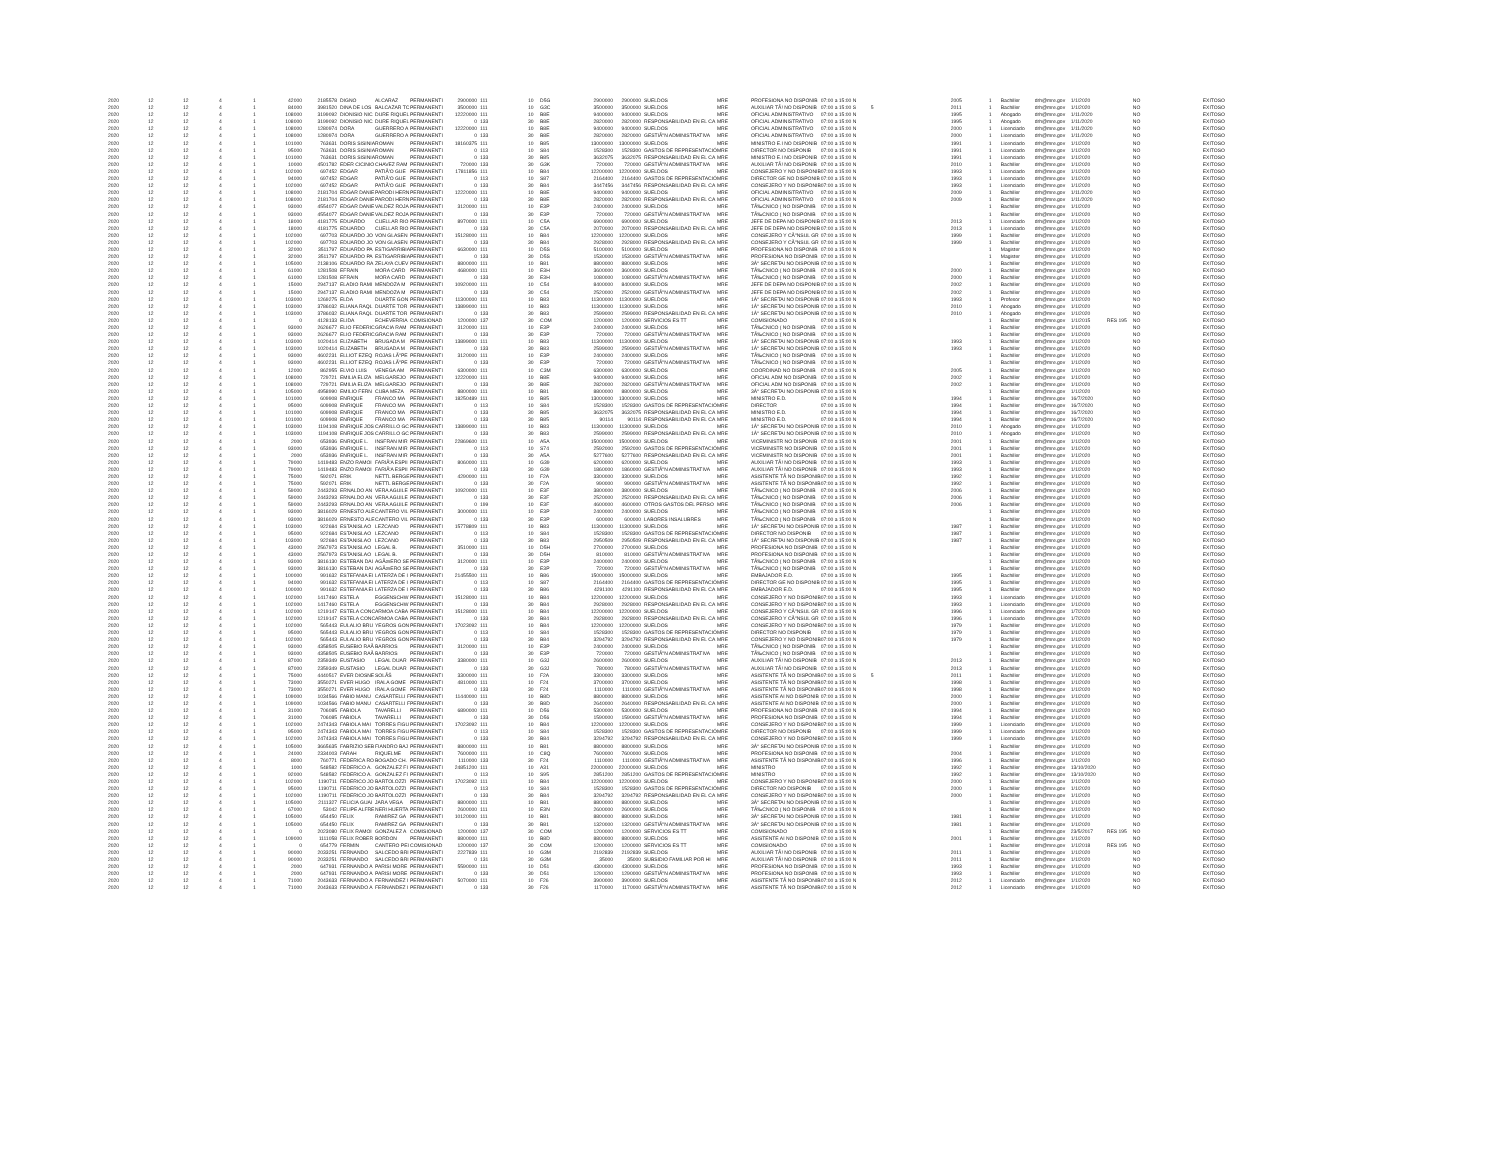| 2020 | 12 | 12 | 4 | 1 | 42000 | 2185578 | DIGNO | ALCARAZ | PERMANENTI | 2900000 | 111 | 10 | D5G | 2900000 | 2900000 | SUELDOS | MRE | PROFESIONA NO DISPONIB | 07:00 a 15:00 N | | 2005 | 1 | Bachiller | drh@mre.gov | 1/1/2020 | | NO | EXITOSO |
| 2020 | 12 | 12 | 4 | 1 | 84000 | 3981520 | DINA DE LOS | BALCAZAR TC | PERMANENTI | 3500000 | 111 | 10 | G3C | 3500000 | 3500000 | SUELDOS | MRE | AUXILIAR TÃ! NO DISPONIB | 07:00 a 15:00 S | 5 | 2011 | 1 | Bachiller | drh@mre.gov | 1/1/2020 | | NO | EXITOSO |
| 2020 | 12 | 12 | 4 | 1 | 108000 | 3199092 | DIONISIO NIC | DURE RIQUEL | PERMANENTI | 12220000 | 111 | 10 | B8E | 9400000 | 9400000 | SUELDOS | MRE | OFICIAL ADMINISTRATIVO | 07:00 a 15:00 N | | 1995 | 1 | Abogado | drh@mre.gov | 1/11/2020 | | NO | EXITOSO |
| 2020 | 12 | 12 | 4 | 1 | 108000 | 3199092 | DIONISIO NIC | DURE RIQUEL | PERMANENTI | 0 | 133 | 30 | B8E | 2820000 | 2820000 | RESPONSABILIDAD EN EL CA | MRE | OFICIAL ADMINISTRATIVO | 07:00 a 15:00 N | | 1995 | 1 | Abogado | drh@mre.gov | 1/11/2020 | | NO | EXITOSO |
| 2020 | 12 | 12 | 4 | 1 | 108000 | 1280974 | DORA | GUERRERO A | PERMANENTI | 12220000 | 111 | 10 | B8E | 9400000 | 9400000 | SUELDOS | MRE | OFICIAL ADMINISTRATIVO | 07:00 a 15:00 N | | 2000 | 1 | Licenciado | drh@mre.gov | 1/11/2020 | | NO | EXITOSO |
| 2020 | 12 | 12 | 4 | 1 | 108000 | 1280974 | DORA | GUERRERO A | PERMANENTI | 0 | 133 | 30 | B8E | 2820000 | 2820000 | GESTIÃ"N ADMINISTRATIVA | MRE | OFICIAL ADMINISTRATIVO | 07:00 a 15:00 N | | 2000 | 1 | Licenciado | drh@mre.gov | 1/11/2020 | | NO | EXITOSO |
| 2020 | 12 | 12 | 4 | 1 | 101000 | 763631 | DORIS SISINIA | ROMAN | PERMANENTI | 18160375 | 111 | 10 | B85 | 13000000 | 13000000 | SUELDOS | MRE | MINISTRO E.I NO DISPONIB | 07:00 a 15:00 N | | 1991 | 1 | Licenciado | drh@mre.gov | 1/1/2020 | | NO | EXITOSO |
| 2020 | 12 | 12 | 4 | 1 | 95000 | 763631 | DORIS SISINIA | ROMAN | PERMANENTI | 0 | 113 | 10 | S84 | 1528300 | 1528300 | GASTOS DE REPRESENTACIÓ | MRE | DIRECTOR NO DISPONIB | 07:00 a 15:00 N | | 1991 | 1 | Licenciado | drh@mre.gov | 1/1/2020 | | NO | EXITOSO |
| 2020 | 12 | 12 | 4 | 1 | 101000 | 763631 | DORIS SISINIA | ROMAN | PERMANENTI | 0 | 133 | 30 | B85 | 3632075 | 3632075 | RESPONSABILIDAD EN EL CA | MRE | MINISTRO E.I NO DISPONIB | 07:00 a 15:00 N | | 1991 | 1 | Licenciado | drh@mre.gov | 1/1/2020 | | NO | EXITOSO |
| 2020 | 12 | 12 | 4 | 1 | 10000 | 4501782 | EDER CICINIO | CHAVEZ RAM | PERMANENTI | 720000 | 133 | 30 | G3K | 720000 | 720000 | GESTIÃ"N ADMINISTRATIVA | MRE | AUXILIAR TÃ! NO DISPONIB | 07:00 a 15:00 N | | 2010 | 1 | Bachiller | drh@mre.gov | 1/1/2020 | | NO | EXITOSO |
| 2020 | 12 | 12 | 4 | 1 | 102000 | 697452 | EDGAR | PATIÃ'O GUE | PERMANENTI | 17811856 | 111 | 10 | B84 | 12200000 | 12200000 | SUELDOS | MRE | CONSEJERO Y NO DISPONIB | 07:00 a 15:00 N | | 1993 | 1 | Licenciado | drh@mre.gov | 1/1/2020 | | NO | EXITOSO |
| 2020 | 12 | 12 | 4 | 1 | 94000 | 697452 | EDGAR | PATIÃ'O GUE | PERMANENTI | 0 | 113 | 10 | S87 | 2164400 | 2164400 | GASTOS DE REPRESENTACIÓ | MRE | DIRECTOR GE NO DISPONIB | 07:00 a 15:00 N | | 1993 | 1 | Licenciado | drh@mre.gov | 1/1/2020 | | NO | EXITOSO |
| 2020 | 12 | 12 | 4 | 1 | 102000 | 697452 | EDGAR | PATIÃ'O GUE | PERMANENTI | 0 | 133 | 30 | B84 | 3447456 | 3447456 | RESPONSABILIDAD EN EL CA | MRE | CONSEJERO Y NO DISPONIB | 07:00 a 15:00 N | | 1993 | 1 | Licenciado | drh@mre.gov | 1/1/2020 | | NO | EXITOSO |
| 2020 | 12 | 12 | 4 | 1 | 108000 | 2181704 | EDGAR DANIE | PARODI HERN | PERMANENTI | 12220000 | 111 | 10 | B8E | 9400000 | 9400000 | SUELDOS | MRE | OFICIAL ADMINISTRATIVO | 07:00 a 15:00 N | | 2009 | 1 | Bachiller | drh@mre.gov | 1/11/2020 | | NO | EXITOSO |
| 2020 | 12 | 12 | 4 | 1 | 108000 | 2181704 | EDGAR DANIE | PARODI HERN | PERMANENTI | 0 | 133 | 30 | B8E | 2820000 | 2820000 | RESPONSABILIDAD EN EL CA | MRE | OFICIAL ADMINISTRATIVO | 07:00 a 15:00 N | | 2009 | 1 | Bachiller | drh@mre.gov | 1/11/2020 | | NO | EXITOSO |
| 2020 | 12 | 12 | 4 | 1 | 93000 | 4554077 | EDGAR DANIE | VALDEZ ROJA | PERMANENTI | 3120000 | 111 | 10 | E3P | 2400000 | 2400000 | SUELDOS | MRE | TÃ‰CNICO ( NO DISPONIB | 07:00 a 15:00 N | | | 1 | Bachiller | drh@mre.gov | 1/1/2020 | | NO | EXITOSO |
| 2020 | 12 | 12 | 4 | 1 | 93000 | 4554077 | EDGAR DANIE | VALDEZ ROJA | PERMANENTI | 0 | 133 | 30 | E3P | 720000 | 720000 | GESTIÃ"N ADMINISTRATIVA | MRE | TÃ‰CNICO ( NO DISPONIB | 07:00 a 15:00 N | | | 1 | Bachiller | drh@mre.gov | 1/1/2020 | | NO | EXITOSO |
| 2020 | 12 | 12 | 4 | 1 | 18000 | 4181775 | EDUARDO | CUELLAR RIO | PERMANENTI | 8970000 | 111 | 10 | C5A | 6900000 | 6900000 | SUELDOS | MRE | JEFE DE DEPA NO DISPONIB | 07:00 a 15:00 N | | 2013 | 1 | Licenciado | drh@mre.gov | 1/1/2020 | | NO | EXITOSO |
| 2020 | 12 | 12 | 4 | 1 | 18000 | 4181775 | EDUARDO | CUELLAR RIO | PERMANENTI | 0 | 133 | 30 | C5A | 2070000 | 2070000 | RESPONSABILIDAD EN EL CA | MRE | JEFE DE DEPA NO DISPONIB | 07:00 a 15:00 N | | 2013 | 1 | Licenciado | drh@mre.gov | 1/1/2020 | | NO | EXITOSO |
| 2020 | 12 | 12 | 4 | 1 | 102000 | 697703 | EDUARDO JO | VON GLASEN | PERMANENTI | 15128000 | 111 | 10 | B84 | 12200000 | 12200000 | SUELDOS | MRE | CONSEJERO Y CÃ"NSUL GR | 07:00 a 15:00 N | | 1999 | 1 | Bachiller | drh@mre.gov | 1/1/2020 | | NO | EXITOSO |
| 2020 | 12 | 12 | 4 | 1 | 102000 | 697703 | EDUARDO JO | VON GLASEN | PERMANENTI | 0 | 133 | 30 | B84 | 2928000 | 2928000 | RESPONSABILIDAD EN EL CA | MRE | CONSEJERO Y CÃ"NSUL GR | 07:00 a 15:00 N | | 1999 | 1 | Bachiller | drh@mre.gov | 1/1/2020 | | NO | EXITOSO |
| 2020 | 12 | 12 | 4 | 1 | 32000 | 3511797 | EDUARDO PA | ESTIGARRIBIA | PERMANENTI | 6630000 | 111 | 10 | D5S | 5100000 | 5100000 | SUELDOS | MRE | PROFESIONA NO DISPONIB | 07:00 a 15:00 N | | | 1 | Magister | drh@mre.gov | 1/1/2020 | | NO | EXITOSO |
| 2020 | 12 | 12 | 4 | 1 | 32000 | 3511797 | EDUARDO PA | ESTIGARRIBIA | PERMANENTI | 0 | 133 | 30 | D5S | 1530000 | 1530000 | GESTIÃ"N ADMINISTRATIVA | MRE | PROFESIONA NO DISPONIB | 07:00 a 15:00 N | | | 1 | Magister | drh@mre.gov | 1/1/2020 | | NO | EXITOSO |
| 2020 | 12 | 12 | 4 | 1 | 105000 | 2138106 | EDUARDO RA | ZELAYA CUEV | PERMANENTI | 8800000 | 111 | 10 | B81 | 8800000 | 8800000 | SUELDOS | MRE | 3Â° SECRETAI NO DISPONIB | 07:00 a 15:00 N | | | 1 | Bachiller | drh@mre.gov | 1/1/2020 | | NO | EXITOSO |
| 2020 | 12 | 12 | 4 | 1 | 61000 | 1281508 | EFRAIN | MORA CARD | PERMANENTI | 4680000 | 111 | 10 | E3H | 3600000 | 3600000 | SUELDOS | MRE | TÃ‰CNICO ( NO DISPONIB | 07:00 a 15:00 N | | 2000 | 1 | Bachiller | drh@mre.gov | 1/1/2020 | | NO | EXITOSO |
| 2020 | 12 | 12 | 4 | 1 | 61000 | 1281508 | EFRAIN | MORA CARD | PERMANENTI | 0 | 133 | 30 | E3H | 1080000 | 1080000 | GESTIÃ"N ADMINISTRATIVA | MRE | TÃ‰CNICO ( NO DISPONIB | 07:00 a 15:00 N | | 2000 | 1 | Bachiller | drh@mre.gov | 1/1/2020 | | NO | EXITOSO |
| 2020 | 12 | 12 | 4 | 1 | 15000 | 2947137 | ELADIO RAMI | MENDOZA M | PERMANENTI | 10920000 | 111 | 10 | C54 | 8400000 | 8400000 | SUELDOS | MRE | JEFE DE DEPA NO DISPONIB | 07:00 a 15:00 N | | 2002 | 1 | Bachiller | drh@mre.gov | 1/1/2020 | | NO | EXITOSO |
| 2020 | 12 | 12 | 4 | 1 | 15000 | 2947137 | ELADIO RAMI | MENDOZA M | PERMANENTI | 0 | 133 | 30 | C54 | 2520000 | 2520000 | GESTIÃ"N ADMINISTRATIVA | MRE | JEFE DE DEPA NO DISPONIB | 07:00 a 15:00 N | | 2002 | 1 | Bachiller | drh@mre.gov | 1/1/2020 | | NO | EXITOSO |
| 2020 | 12 | 12 | 4 | 1 | 103000 | 1269275 | ELDA | DUARTE GON | PERMANENTI | 11300000 | 111 | 10 | B83 | 11300000 | 11300000 | SUELDOS | MRE | 1Â° SECRETAI NO DISPONIB | 07:00 a 15:00 N | | 1993 | 1 | Profesor | drh@mre.gov | 1/1/2020 | | NO | EXITOSO |
| 2020 | 12 | 12 | 4 | 1 | 103000 | 3786032 | ELIANA RAQL | DUARTE TOR | PERMANENTI | 13899000 | 111 | 10 | B83 | 11300000 | 11300000 | SUELDOS | MRE | 1Â° SECRETAI NO DISPONIB | 07:00 a 15:00 N | | 2010 | 1 | Abogado | drh@mre.gov | 1/1/2020 | | NO | EXITOSO |
| 2020 | 12 | 12 | 4 | 1 | 103000 | 3786032 | ELIANA RAQL | DUARTE TOR | PERMANENTI | 0 | 133 | 30 | B83 | 2599000 | 2599000 | RESPONSABILIDAD EN EL CA | MRE | 1Â° SECRETAI NO DISPONIB | 07:00 a 15:00 N | | 2010 | 1 | Abogado | drh@mre.gov | 1/1/2020 | | NO | EXITOSO |
| 2020 | 12 | 12 | 4 | 1 | 0 | 4128133 | ELIDA | ECHEVERRIA | COMISIONAD | 1200000 | 137 | 30 | COM | 1200000 | 1200000 | SERVICIOS ES TT | MRE | COMISIONADO | 07:00 a 15:00 N | | | 1 | Bachiller | drh@mre.gov | 1/1/2015 | RES 195 | NO | EXITOSO |
| 2020 | 12 | 12 | 4 | 1 | 93000 | 2626677 | ELIO FEDERIC | GRACIA RAM | PERMANENTI | 3120000 | 111 | 10 | E3P | 2400000 | 2400000 | SUELDOS | MRE | TÃ‰CNICO ( NO DISPONIB | 07:00 a 15:00 N | | | 1 | Bachiller | drh@mre.gov | 1/1/2020 | | NO | EXITOSO |
| 2020 | 12 | 12 | 4 | 1 | 93000 | 2626677 | ELIO FEDERIC | GRACIA RAM | PERMANENTI | 0 | 133 | 30 | E3P | 720000 | 720000 | GESTIÃ"N ADMINISTRATIVA | MRE | TÃ‰CNICO ( NO DISPONIB | 07:00 a 15:00 N | | | 1 | Bachiller | drh@mre.gov | 1/1/2020 | | NO | EXITOSO |
| 2020 | 12 | 12 | 4 | 1 | 103000 | 1020414 | ELIZABETH | BRUGADA M | PERMANENTI | 13899000 | 111 | 10 | B83 | 11300000 | 11300000 | SUELDOS | MRE | 1Â° SECRETAI NO DISPONIB | 07:00 a 15:00 N | | 1993 | 1 | Bachiller | drh@mre.gov | 1/1/2020 | | NO | EXITOSO |
| 2020 | 12 | 12 | 4 | 1 | 103000 | 1020414 | ELIZABETH | BRUGADA M | PERMANENTI | 0 | 133 | 30 | B83 | 2599000 | 2599000 | GESTIÃ"N ADMINISTRATIVA | MRE | 1Â° SECRETAI NO DISPONIB | 07:00 a 15:00 N | | 1993 | 1 | Bachiller | drh@mre.gov | 1/1/2020 | | NO | EXITOSO |
| 2020 | 12 | 12 | 4 | 1 | 93000 | 4602231 | ELLIOT EZEQ | ROJAS LÃ"PE | PERMANENTI | 3120000 | 111 | 10 | E3P | 2400000 | 2400000 | SUELDOS | MRE | TÃ‰CNICO ( NO DISPONIB | 07:00 a 15:00 N | | | 1 | Bachiller | drh@mre.gov | 1/1/2020 | | NO | EXITOSO |
| 2020 | 12 | 12 | 4 | 1 | 93000 | 4602231 | ELLIOT EZEQ | ROJAS LÃ"PE | PERMANENTI | 0 | 133 | 30 | E3P | 720000 | 720000 | GESTIÃ"N ADMINISTRATIVA | MRE | TÃ‰CNICO ( NO DISPONIB | 07:00 a 15:00 N | | | 1 | Bachiller | drh@mre.gov | 1/1/2020 | | NO | EXITOSO |
| 2020 | 12 | 12 | 4 | 1 | 12000 | 862955 | ELVIO LUIS | VENEGA AM | PERMANENTI | 6300000 | 111 | 10 | C3M | 6300000 | 6300000 | SUELDOS | MRE | COORDINAD NO DISPONIB | 07:00 a 15:00 N | | 2005 | 1 | Bachiller | drh@mre.gov | 1/1/2020 | | NO | EXITOSO |
| 2020 | 12 | 12 | 4 | 1 | 108000 | 729721 | EMILIA ELIZA | MELGAREJO | PERMANENTI | 12220000 | 111 | 10 | B8E | 9400000 | 9400000 | SUELDOS | MRE | OFICIAL ADM NO DISPONIB | 07:00 a 15:00 N | | 2002 | 1 | Bachiller | drh@mre.gov | 1/1/2020 | | NO | EXITOSO |
| 2020 | 12 | 12 | 4 | 1 | 108000 | 729721 | EMILIA ELIZA | MELGAREJO | PERMANENTI | 0 | 133 | 30 | B8E | 2820000 | 2820000 | GESTIÃ"N ADMINISTRATIVA | MRE | OFICIAL ADM NO DISPONIB | 07:00 a 15:00 N | | 2002 | 1 | Bachiller | drh@mre.gov | 1/1/2020 | | NO | EXITOSO |
| 2020 | 12 | 12 | 4 | 1 | 105000 | 4958990 | EMILIO FERN | CUBA MEZA | PERMANENTI | 8800000 | 111 | 10 | B81 | 8800000 | 8800000 | SUELDOS | MRE | 3Â° SECRETAI NO DISPONIB | 07:00 a 15:00 N | | | 1 | Bachiller | drh@mre.gov | 1/1/2020 | | NO | EXITOSO |
| 2020 | 12 | 12 | 4 | 1 | 101000 | 609908 | ENRIQUE | FRANCO MA | PERMANENTI | 18250489 | 111 | 10 | B85 | 13000000 | 13000000 | SUELDOS | MRE | MINISTRO E.D. | 07:00 a 15:00 N | | 1994 | 1 | Bachiller | drh@mre.gov | 16/7/2020 | | NO | EXITOSO |
| 2020 | 12 | 12 | 4 | 1 | 95000 | 609908 | ENRIQUE | FRANCO MA | PERMANENTI | 0 | 113 | 10 | S84 | 1528300 | 1528300 | GASTOS DE REPRESENTACIÓ | MRE | DIRECTOR | 07:00 a 15:00 N | | 1994 | 1 | Bachiller | drh@mre.gov | 16/7/2020 | | NO | EXITOSO |
| 2020 | 12 | 12 | 4 | 1 | 101000 | 609908 | ENRIQUE | FRANCO MA | PERMANENTI | 0 | 133 | 30 | B85 | 3632075 | 3632075 | RESPONSABILIDAD EN EL CA | MRE | MINISTRO E.D. | 07:00 a 15:00 N | | 1994 | 1 | Bachiller | drh@mre.gov | 16/7/2020 | | NO | EXITOSO |
| 2020 | 12 | 12 | 4 | 1 | 101000 | 609908 | ENRIQUE | FRANCO MA | PERMANENTI | 0 | 133 | 30 | B85 | 90114 | 90114 | RESPONSABILIDAD EN EL CA | MRE | MINISTRO E.D. | 07:00 a 15:00 N | | 1994 | 1 | Bachiller | drh@mre.gov | 16/7/2020 | | NO | EXITOSO |
| 2020 | 12 | 12 | 4 | 1 | 103000 | 1194108 | ENRIQUE JOS | CARRILLO GC | PERMANENTI | 13899000 | 111 | 10 | B83 | 11300000 | 11300000 | SUELDOS | MRE | 1Â° SECRETAI NO DISPONIB | 07:00 a 15:00 N | | 2010 | 1 | Abogado | drh@mre.gov | 1/1/2020 | | NO | EXITOSO |
| 2020 | 12 | 12 | 4 | 1 | 103000 | 1194108 | ENRIQUE JOS | CARRILLO GC | PERMANENTI | 0 | 133 | 30 | B83 | 2599000 | 2599000 | RESPONSABILIDAD EN EL CA | MRE | 1Â° SECRETAI NO DISPONIB | 07:00 a 15:00 N | | 2010 | 1 | Abogado | drh@mre.gov | 1/1/2020 | | NO | EXITOSO |
| 2020 | 12 | 12 | 4 | 1 | 2000 | 653936 | ENRIQUE L. | INSFRAN MIR | PERMANENTI | 22869600 | 111 | 10 | A5A | 15000000 | 15000000 | SUELDOS | MRE | VICEMINISTR NO DISPONIB | 07:00 a 15:00 N | | 2001 | 1 | Bachiller | drh@mre.gov | 1/1/2020 | | NO | EXITOSO |
| 2020 | 12 | 12 | 4 | 1 | 93000 | 653936 | ENRIQUE L. | INSFRAN MIR | PERMANENTI | 0 | 113 | 10 | S74 | 2592000 | 2592000 | GASTOS DE REPRESENTACIÓ | MRE | VICEMINISTR NO DISPONIB | 07:00 a 15:00 N | | 2001 | 1 | Bachiller | drh@mre.gov | 1/1/2020 | | NO | EXITOSO |
| 2020 | 12 | 12 | 4 | 1 | 2000 | 653936 | ENRIQUE L. | INSFRAN MIR | PERMANENTI | 0 | 133 | 30 | A5A | 5277600 | 5277600 | RESPONSABILIDAD EN EL CA | MRE | VICEMINISTR NO DISPONIB | 07:00 a 15:00 N | | 2001 | 1 | Bachiller | drh@mre.gov | 1/1/2020 | | NO | EXITOSO |
| 2020 | 12 | 12 | 4 | 1 | 79000 | 1419483 | ENZO RAMOI | FARIÃ'A ESPII | PERMANENTI | 8060000 | 111 | 10 | G39 | 6200000 | 6200000 | SUELDOS | MRE | AUXILIAR TÃ! NO DISPONIB | 07:00 a 15:00 N | | 1993 | 1 | Bachiller | drh@mre.gov | 1/1/2020 | | NO | EXITOSO |
| 2020 | 12 | 12 | 4 | 1 | 79000 | 1419483 | ENZO RAMOI | FARIÃ'A ESPII | PERMANENTI | 0 | 133 | 30 | G39 | 1860000 | 1860000 | GESTIÃ"N ADMINISTRATIVA | MRE | AUXILIAR TÃ! NO DISPONIB | 07:00 a 15:00 N | | 1993 | 1 | Bachiller | drh@mre.gov | 1/1/2020 | | NO | EXITOSO |
| 2020 | 12 | 12 | 4 | 1 | 75000 | 592071 | ERIK | NETTL BERGE | PERMANENTI | 4290000 | 111 | 10 | F2A | 3300000 | 3300000 | SUELDOS | MRE | ASISTENTE TÃ NO DISPONIB | 07:00 a 15:00 N | | 1992 | 1 | Bachiller | drh@mre.gov | 1/1/2020 | | NO | EXITOSO |
| 2020 | 12 | 12 | 4 | 1 | 75000 | 592071 | ERIK | NETTL BERGE | PERMANENTI | 0 | 133 | 30 | F2A | 990000 | 990000 | GESTIÃ"N ADMINISTRATIVA | MRE | ASISTENTE TÃ NO DISPONIB | 07:00 a 15:00 N | | 1992 | 1 | Bachiller | drh@mre.gov | 1/1/2020 | | NO | EXITOSO |
| 2020 | 12 | 12 | 4 | 1 | 59000 | 2443293 | ERNALDO AN | VERA AGUILE | PERMANENTI | 10920000 | 111 | 10 | E3F | 3800000 | 3800000 | SUELDOS | MRE | TÃ‰CNICO ( NO DISPONIB | 07:00 a 15:00 N | | 2006 | 1 | Bachiller | drh@mre.gov | 1/1/2020 | | NO | EXITOSO |
| 2020 | 12 | 12 | 4 | 1 | 59000 | 2443293 | ERNALDO AN | VERA AGUILE | PERMANENTI | 0 | 133 | 30 | E3F | 2520000 | 2520000 | RESPONSABILIDAD EN EL CA | MRE | TÃ‰CNICO ( NO DISPONIB | 07:00 a 15:00 N | | 2006 | 1 | Bachiller | drh@mre.gov | 1/1/2020 | | NO | EXITOSO |
| 2020 | 12 | 12 | 4 | 1 | 59000 | 2443293 | ERNALDO AN | VERA AGUILE | PERMANENTI | 0 | 199 | 10 | E3F | 4600000 | 4600000 | OTROS GASTOS DEL PERSO | MRE | TÃ‰CNICO ( NO DISPONIB | 07:00 a 15:00 N | | 2006 | 1 | Bachiller | drh@mre.gov | 1/1/2020 | | NO | EXITOSO |
| 2020 | 12 | 12 | 4 | 1 | 93000 | 3816029 | ERNESTO ALE | CANTERO VIL | PERMANENTI | 3000000 | 111 | 10 | E3P | 2400000 | 2400000 | SUELDOS | MRE | TÃ‰CNICO ( NO DISPONIB | 07:00 a 15:00 N | | | 1 | Bachiller | drh@mre.gov | 1/1/2020 | | NO | EXITOSO |
| 2020 | 12 | 12 | 4 | 1 | 93000 | 3816029 | ERNESTO ALE | CANTERO VIL | PERMANENTI | 0 | 133 | 30 | E3P | 600000 | 600000 | LABORES INSALUBRES | MRE | TÃ‰CNICO ( NO DISPONIB | 07:00 a 15:00 N | | | 1 | Bachiller | drh@mre.gov | 1/1/2020 | | NO | EXITOSO |
| 2020 | 12 | 12 | 4 | 1 | 103000 | 922684 | ESTANISLAO | LEZCANO | PERMANENTI | 15778809 | 111 | 10 | B83 | 11300000 | 11300000 | SUELDOS | MRE | 1Â° SECRETAI NO DISPONIB | 07:00 a 15:00 N | | 1987 | 1 | Bachiller | drh@mre.gov | 1/1/2020 | | NO | EXITOSO |
| 2020 | 12 | 12 | 4 | 1 | 95000 | 922684 | ESTANISLAO | LEZCANO | PERMANENTI | 0 | 113 | 10 | S84 | 1528300 | 1528300 | GASTOS DE REPRESENTACIÓ | MRE | DIRECTOR NO DISPONIB | 07:00 a 15:00 N | | 1987 | 1 | Bachiller | drh@mre.gov | 1/1/2020 | | NO | EXITOSO |
| 2020 | 12 | 12 | 4 | 1 | 103000 | 922684 | ESTANISLAO | LEZCANO | PERMANENTI | 0 | 133 | 30 | B83 | 2950509 | 2950509 | RESPONSABILIDAD EN EL CA | MRE | 1Â° SECRETAI NO DISPONIB | 07:00 a 15:00 N | | 1987 | 1 | Bachiller | drh@mre.gov | 1/1/2020 | | NO | EXITOSO |
| 2020 | 12 | 12 | 4 | 1 | 43000 | 2567973 | ESTANISLAO | LEGAL B. | PERMANENTI | 3510000 | 111 | 10 | D5H | 2700000 | 2700000 | SUELDOS | MRE | PROFESIONA NO DISPONIB | 07:00 a 15:00 N | | | 1 | Bachiller | drh@mre.gov | 1/1/2020 | | NO | EXITOSO |
| 2020 | 12 | 12 | 4 | 1 | 43000 | 2567973 | ESTANISLAO | LEGAL B. | PERMANENTI | 0 | 133 | 30 | D5H | 810000 | 810000 | GESTIÃ"N ADMINISTRATIVA | MRE | PROFESIONA NO DISPONIB | 07:00 a 15:00 N | | | 1 | Bachiller | drh@mre.gov | 1/1/2020 | | NO | EXITOSO |
| 2020 | 12 | 12 | 4 | 1 | 93000 | 3816130 | ESTEBAN DAI | AGÃœERO SE | PERMANENTI | 3120000 | 111 | 10 | E3P | 2400000 | 2400000 | SUELDOS | MRE | TÃ‰CNICO ( NO DISPONIB | 07:00 a 15:00 N | | | 1 | Bachiller | drh@mre.gov | 1/1/2020 | | NO | EXITOSO |
| 2020 | 12 | 12 | 4 | 1 | 93000 | 3816130 | ESTEBAN DAI | AGÃœERO SE | PERMANENTI | 0 | 133 | 30 | E3P | 720000 | 720000 | GESTIÃ"N ADMINISTRATIVA | MRE | TÃ‰CNICO ( NO DISPONIB | 07:00 a 15:00 N | | | 1 | Bachiller | drh@mre.gov | 1/1/2020 | | NO | EXITOSO |
| 2020 | 12 | 12 | 4 | 1 | 100000 | 991632 | ESTEFANIA EI | LATERZA DE I | PERMANENTI | 21455500 | 111 | 10 | B86 | 15000000 | 15000000 | SUELDOS | MRE | EMBAJADOR E.D. | 07:00 a 15:00 N | | 1995 | 1 | Bachiller | drh@mre.gov | 1/1/2020 | | NO | EXITOSO |
| 2020 | 12 | 12 | 4 | 1 | 94000 | 991632 | ESTEFANIA EI | LATERZA DE I | PERMANENTI | 0 | 113 | 10 | S87 | 2164400 | 2164400 | GASTOS DE REPRESENTACIÓ | MRE | DIRECTOR GE NO DISPONIB | 07:00 a 15:00 N | | 1995 | 1 | Bachiller | drh@mre.gov | 1/1/2020 | | NO | EXITOSO |
| 2020 | 12 | 12 | 4 | 1 | 100000 | 991632 | ESTEFANIA EI | LATERZA DE I | PERMANENTI | 0 | 133 | 30 | B86 | 4291100 | 4291100 | RESPONSABILIDAD EN EL CA | MRE | EMBAJADOR E.D. | 07:00 a 15:00 N | | 1995 | 1 | Bachiller | drh@mre.gov | 1/1/2020 | | NO | EXITOSO |
| 2020 | 12 | 12 | 4 | 1 | 102000 | 1417460 | ESTELA | EGGENSCHW | PERMANENTI | 15128000 | 111 | 10 | B84 | 12200000 | 12200000 | SUELDOS | MRE | CONSEJERO Y NO DISPONIB | 07:00 a 15:00 N | | 1993 | 1 | Licenciado | drh@mre.gov | 1/1/2020 | | NO | EXITOSO |
| 2020 | 12 | 12 | 4 | 1 | 102000 | 1417460 | ESTELA | EGGENSCHW | PERMANENTI | 0 | 133 | 30 | B84 | 2928000 | 2928000 | RESPONSABILIDAD EN EL CA | MRE | CONSEJERO Y NO DISPONIB | 07:00 a 15:00 N | | 1993 | 1 | Licenciado | drh@mre.gov | 1/1/2020 | | NO | EXITOSO |
| 2020 | 12 | 12 | 4 | 1 | 102000 | 1219147 | ESTELA CONC | ARMOA CABA | PERMANENTI | 15128000 | 111 | 10 | B84 | 12200000 | 12200000 | SUELDOS | MRE | CONSEJERO Y CÃ"NSUL GR | 07:00 a 15:00 N | | 1996 | 1 | Licenciado | drh@mre.gov | 1/7/2020 | | NO | EXITOSO |
| 2020 | 12 | 12 | 4 | 1 | 102000 | 1219147 | ESTELA CONC | ARMOA CABA | PERMANENTI | 0 | 133 | 30 | B84 | 2928000 | 2928000 | RESPONSABILIDAD EN EL CA | MRE | CONSEJERO Y CÃ"NSUL GR | 07:00 a 15:00 N | | 1996 | 1 | Licenciado | drh@mre.gov | 1/7/2020 | | NO | EXITOSO |
| 2020 | 12 | 12 | 4 | 1 | 102000 | 565443 | EULALIO BRU | YEGROS GON | PERMANENTI | 17023092 | 111 | 10 | B84 | 12200000 | 12200000 | SUELDOS | MRE | CONSEJERO Y NO DISPONIB | 07:00 a 15:00 N | | 1979 | 1 | Bachiller | drh@mre.gov | 1/1/2020 | | NO | EXITOSO |
| 2020 | 12 | 12 | 4 | 1 | 95000 | 565443 | EULALIO BRU | YEGROS GON | PERMANENTI | 0 | 113 | 10 | S84 | 1528300 | 1528300 | GASTOS DE REPRESENTACIÓ | MRE | DIRECTOR NO DISPONIB | 07:00 a 15:00 N | | 1979 | 1 | Bachiller | drh@mre.gov | 1/1/2020 | | NO | EXITOSO |
| 2020 | 12 | 12 | 4 | 1 | 102000 | 565443 | EULALIO BRU | YEGROS GON | PERMANENTI | 0 | 133 | 30 | B84 | 3294792 | 3294792 | RESPONSABILIDAD EN EL CA | MRE | CONSEJERO Y NO DISPONIB | 07:00 a 15:00 N | | 1979 | 1 | Bachiller | drh@mre.gov | 1/1/2020 | | NO | EXITOSO |
| 2020 | 12 | 12 | 4 | 1 | 93000 | 4358505 | EUSEBIO RAÃ | BARRIOS | PERMANENTI | 3120000 | 111 | 10 | E3P | 2400000 | 2400000 | SUELDOS | MRE | TÃ‰CNICO ( NO DISPONIB | 07:00 a 15:00 N | | | 1 | Bachiller | drh@mre.gov | 1/1/2020 | | NO | EXITOSO |
| 2020 | 12 | 12 | 4 | 1 | 93000 | 4358505 | EUSEBIO RAÃ | BARRIOS | PERMANENTI | 0 | 133 | 30 | E3P | 720000 | 720000 | GESTIÃ"N ADMINISTRATIVA | MRE | TÃ‰CNICO ( NO DISPONIB | 07:00 a 15:00 N | | | 1 | Bachiller | drh@mre.gov | 1/1/2020 | | NO | EXITOSO |
| 2020 | 12 | 12 | 4 | 1 | 87000 | 2359349 | EUSTASIO | LEGAL DUAR | PERMANENTI | 3380000 | 111 | 10 | G3J | 2600000 | 2600000 | SUELDOS | MRE | AUXILIAR TÃ! NO DISPONIB | 07:00 a 15:00 N | | 2013 | 1 | Bachiller | drh@mre.gov | 1/1/2020 | | NO | EXITOSO |
| 2020 | 12 | 12 | 4 | 1 | 87000 | 2359349 | EUSTASIO | LEGAL DUAR | PERMANENTI | 0 | 133 | 30 | G3J | 780000 | 780000 | GESTIÃ"N ADMINISTRATIVA | MRE | AUXILIAR TÃ! NO DISPONIB | 07:00 a 15:00 N | | 2013 | 1 | Bachiller | drh@mre.gov | 1/1/2020 | | NO | EXITOSO |
| 2020 | 12 | 12 | 4 | 1 | 75000 | 4440517 | EVER DIOSNE | SOLÃŠ | PERMANENTI | 3300000 | 111 | 10 | F2A | 3300000 | 3300000 | SUELDOS | MRE | ASISTENTE TÃ NO DISPONIB | 07:00 a 15:00 S | 5 | 2011 | 1 | Bachiller | drh@mre.gov | 1/1/2020 | | NO | EXITOSO |
| 2020 | 12 | 12 | 4 | 1 | 73000 | 3550271 | EVER HUGO | IRALA GOME | PERMANENTI | 4810000 | 111 | 10 | F24 | 3700000 | 3700000 | SUELDOS | MRE | ASISTENTE TÃ NO DISPONIB | 07:00 a 15:00 N | | 1998 | 1 | Bachiller | drh@mre.gov | 1/1/2020 | | NO | EXITOSO |
| 2020 | 12 | 12 | 4 | 1 | 73000 | 3550271 | EVER HUGO | IRALA GOME | PERMANENTI | 0 | 133 | 30 | F24 | 1110000 | 1110000 | GESTIÃ"N ADMINISTRATIVA | MRE | ASISTENTE TÃ NO DISPONIB | 07:00 a 15:00 N | | 1998 | 1 | Bachiller | drh@mre.gov | 1/1/2020 | | NO | EXITOSO |
| 2020 | 12 | 12 | 4 | 1 | 109000 | 1034566 | FABIO MANU | CASARTELLI F | PERMANENTI | 11440000 | 111 | 10 | B8D | 8800000 | 8800000 | SUELDOS | MRE | ASISTENTE AI NO DISPONIB | 07:00 a 15:00 N | | 2000 | 1 | Bachiller | drh@mre.gov | 1/1/2020 | | NO | EXITOSO |
| 2020 | 12 | 12 | 4 | 1 | 109000 | 1034566 | FABIO MANU | CASARTELLI F | PERMANENTI | 0 | 133 | 30 | B8D | 2640000 | 2640000 | RESPONSABILIDAD EN EL CA | MRE | ASISTENTE AI NO DISPONIB | 07:00 a 15:00 N | | 2000 | 1 | Bachiller | drh@mre.gov | 1/1/2020 | | NO | EXITOSO |
| 2020 | 12 | 12 | 4 | 1 | 31000 | 706085 | FABIOLA | TAVARELLI | PERMANENTI | 6890000 | 111 | 10 | D56 | 5300000 | 5300000 | SUELDOS | MRE | PROFESIONA NO DISPONIB | 07:00 a 15:00 N | | 1994 | 1 | Bachiller | drh@mre.gov | 1/1/2020 | | NO | EXITOSO |
| 2020 | 12 | 12 | 4 | 1 | 31000 | 706085 | FABIOLA | TAVARELLI | PERMANENTI | 0 | 133 | 30 | D56 | 1590000 | 1590000 | GESTIÃ"N ADMINISTRATIVA | MRE | PROFESIONA NO DISPONIB | 07:00 a 15:00 N | | 1994 | 1 | Bachiller | drh@mre.gov | 1/1/2020 | | NO | EXITOSO |
| 2020 | 12 | 12 | 4 | 1 | 102000 | 2474343 | FABIOLA MAI | TORRES FIGU | PERMANENTI | 17023092 | 111 | 10 | B84 | 12200000 | 12200000 | SUELDOS | MRE | CONSEJERO Y NO DISPONIB | 07:00 a 15:00 N | | 1999 | 1 | Licenciado | drh@mre.gov | 1/1/2020 | | NO | EXITOSO |
| 2020 | 12 | 12 | 4 | 1 | 95000 | 2474343 | FABIOLA MAI | TORRES FIGU | PERMANENTI | 0 | 113 | 10 | S84 | 1528300 | 1528300 | GASTOS DE REPRESENTACIÓ | MRE | DIRECTOR NO DISPONIB | 07:00 a 15:00 N | | 1999 | 1 | Licenciado | drh@mre.gov | 1/1/2020 | | NO | EXITOSO |
| 2020 | 12 | 12 | 4 | 1 | 102000 | 2474343 | FABIOLA MAI | TORRES FIGU | PERMANENTI | 0 | 133 | 30 | B84 | 3294792 | 3294792 | RESPONSABILIDAD EN EL CA | MRE | CONSEJERO Y NO DISPONIB | 07:00 a 15:00 N | | 1999 | 1 | Licenciado | drh@mre.gov | 1/1/2020 | | NO | EXITOSO |
| 2020 | 12 | 12 | 4 | 1 | 105000 | 3665635 | FABRIZIO SEB | FIANDRO BAJ | PERMANENTI | 8800000 | 111 | 10 | B81 | 8800000 | 8800000 | SUELDOS | MRE | 3Â° SECRETAI NO DISPONIB | 07:00 a 15:00 N | | | 1 | Bachiller | drh@mre.gov | 1/1/2020 | | NO | EXITOSO |
| 2020 | 12 | 12 | 4 | 1 | 24000 | 2334003 | FARAH | RIQUELME | PERMANENTI | 7600000 | 111 | 10 | C8Q | 7600000 | 7600000 | SUELDOS | MRE | PROFESIONA NO DISPONIB | 07:00 a 15:00 N | | 2004 | 1 | Bachiller | drh@mre.gov | 1/1/2020 | | NO | EXITOSO |
| 2020 | 12 | 12 | 4 | 1 | 8000 | 760771 | FEDERICA RO | BOGADO CH. | PERMANENTI | 1110000 | 133 | 30 | F24 | 1110000 | 1110000 | GESTIÃ"N ADMINISTRATIVA | MRE | ASISTENTE TÃ NO DISPONIB | 07:00 a 15:00 N | | 1996 | 1 | Bachiller | drh@mre.gov | 1/1/2020 | | NO | EXITOSO |
| 2020 | 12 | 12 | 4 | 1 | 1000 | 548582 | FEDERICO A. | GONZALEZ FI | PERMANENTI | 24851200 | 111 | 10 | A31 | 22000000 | 22000000 | SUELDOS | MRE | MINISTRO | 07:00 a 15:00 N | | 1992 | 1 | Bachiller | drh@mre.gov | 13/10/2020 | | NO | EXITOSO |
| 2020 | 12 | 12 | 4 | 1 | 92000 | 548582 | FEDERICO A. | GONZALEZ FI | PERMANENTI | 0 | 113 | 10 | S95 | 2851200 | 2851200 | GASTOS DE REPRESENTACIÓ | MRE | MINISTRO | 07:00 a 15:00 N | | 1992 | 1 | Bachiller | drh@mre.gov | 13/10/2020 | | NO | EXITOSO |
| 2020 | 12 | 12 | 4 | 1 | 102000 | 1190711 | FEDERICO JO | BARTOLOZZI | PERMANENTI | 17023092 | 111 | 10 | B84 | 12200000 | 12200000 | SUELDOS | MRE | CONSEJERO Y NO DISPONIB | 07:00 a 15:00 N | | 2000 | 1 | Bachiller | drh@mre.gov | 1/1/2020 | | NO | EXITOSO |
| 2020 | 12 | 12 | 4 | 1 | 95000 | 1190711 | FEDERICO JO | BARTOLOZZI | PERMANENTI | 0 | 113 | 10 | S84 | 1528300 | 1528300 | GASTOS DE REPRESENTACIÓ | MRE | DIRECTOR NO DISPONIB | 07:00 a 15:00 N | | 2000 | 1 | Bachiller | drh@mre.gov | 1/1/2020 | | NO | EXITOSO |
| 2020 | 12 | 12 | 4 | 1 | 102000 | 1190711 | FEDERICO JO | BARTOLOZZI | PERMANENTI | 0 | 133 | 30 | B84 | 3294792 | 3294792 | RESPONSABILIDAD EN EL CA | MRE | CONSEJERO Y NO DISPONIB | 07:00 a 15:00 N | | 2000 | 1 | Bachiller | drh@mre.gov | 1/1/2020 | | NO | EXITOSO |
| 2020 | 12 | 12 | 4 | 1 | 105000 | 2111327 | FELICIA GUAI | JARA VEGA | PERMANENTI | 8800000 | 111 | 10 | B81 | 8800000 | 8800000 | SUELDOS | MRE | 3Â° SECRETAI NO DISPONIB | 07:00 a 15:00 N | | | 1 | Bachiller | drh@mre.gov | 1/1/2020 | | NO | EXITOSO |
| 2020 | 12 | 12 | 4 | 1 | 67000 | 53042 | FELIPE ALFRE | NERI HUERTA | PERMANENTI | 2600000 | 111 | 10 | E3N | 2600000 | 2600000 | SUELDOS | MRE | TÃ‰CNICO ( NO DISPONIB | 07:00 a 15:00 N | | | 1 | Bachiller | drh@mre.gov | 1/1/2020 | | NO | EXITOSO |
| 2020 | 12 | 12 | 4 | 1 | 105000 | 654450 | FELIX | RAMIREZ GA | PERMANENTI | 10120000 | 111 | 10 | B81 | 8800000 | 8800000 | SUELDOS | MRE | 3Â° SECRETAI NO DISPONIB | 07:00 a 15:00 N | | 1981 | 1 | Bachiller | drh@mre.gov | 1/1/2020 | | NO | EXITOSO |
| 2020 | 12 | 12 | 4 | 1 | 105000 | 654450 | FELIX | RAMIREZ GA | PERMANENTI | 0 | 133 | 30 | B81 | 1320000 | 1320000 | GESTIÃ"N ADMINISTRATIVA | MRE | 3Â° SECRETAI NO DISPONIB | 07:00 a 15:00 N | | 1981 | 1 | Bachiller | drh@mre.gov | 1/1/2020 | | NO | EXITOSO |
| 2020 | 12 | 12 | 4 | 1 | 0 | 2023080 | FELIX RAMOI | GONZALEZ A | COMISIONAD | 1200000 | 137 | 30 | COM | 1200000 | 1200000 | SERVICIOS ES TT | MRE | COMISIONADO | 07:00 a 15:00 N | | | 1 | Bachiller | drh@mre.gov | 23/5/2017 | RES 195 | NO | EXITOSO |
| 2020 | 12 | 12 | 4 | 1 | 109000 | 1111058 | FELIX ROBER | BORDON | PERMANENTI | 8800000 | 111 | 10 | B8D | 8800000 | 8800000 | SUELDOS | MRE | ASISTENTE AI NO DISPONIB | 07:00 a 15:00 N | | 2001 | 1 | Bachiller | drh@mre.gov | 1/1/2020 | | NO | EXITOSO |
| 2020 | 12 | 12 | 4 | 1 | 0 | 654779 | FERMIN | CANTERO PEI | COMISIONAD | 1200000 | 137 | 30 | COM | 1200000 | 1200000 | SERVICIOS ES TT | MRE | COMISIONADO | 07:00 a 15:00 N | | | 1 | Bachiller | drh@mre.gov | 1/1/2018 | RES 195 | NO | EXITOSO |
| 2020 | 12 | 12 | 4 | 1 | 90000 | 2033251 | FERNANDO | SALCEDO BRI | PERMANENTI | 2227839 | 111 | 10 | G3M | 2192839 | 2192839 | SUELDOS | MRE | AUXILIAR TÃ! NO DISPONIB | 07:00 a 15:00 N | | 2011 | 1 | Bachiller | drh@mre.gov | 1/1/2020 | | NO | EXITOSO |
| 2020 | 12 | 12 | 4 | 1 | 90000 | 2033251 | FERNANDO | SALCEDO BRI | PERMANENTI | 0 | 131 | 30 | G3M | 35000 | 35000 | SUBSIDIO FAMILIAR POR HI | MRE | AUXILIAR TÃ! NO DISPONIB | 07:00 a 15:00 N | | 2011 | 1 | Bachiller | drh@mre.gov | 1/1/2020 | | NO | EXITOSO |
| 2020 | 12 | 12 | 4 | 1 | 2000 | 647931 | FERNANDO A | PARISI MORE | PERMANENTI | 5590000 | 111 | 10 | D51 | 4300000 | 4300000 | SUELDOS | MRE | PROFESIONA NO DISPONIB | 07:00 a 15:00 N | | 1993 | 1 | Bachiller | drh@mre.gov | 1/1/2020 | | NO | EXITOSO |
| 2020 | 12 | 12 | 4 | 1 | 2000 | 647931 | FERNANDO A | PARISI MORE | PERMANENTI | 0 | 133 | 30 | D51 | 1290000 | 1290000 | GESTIÃ"N ADMINISTRATIVA | MRE | PROFESIONA NO DISPONIB | 07:00 a 15:00 N | | 1993 | 1 | Bachiller | drh@mre.gov | 1/1/2020 | | NO | EXITOSO |
| 2020 | 12 | 12 | 4 | 1 | 71000 | 2043633 | FERNANDO A | FERNANDEZ I | PERMANENTI | 5070000 | 111 | 10 | F26 | 3900000 | 3900000 | SUELDOS | MRE | ASISTENTE TÃ NO DISPONIB | 07:00 a 15:00 N | | 2012 | 1 | Licenciado | drh@mre.gov | 1/1/2020 | | NO | EXITOSO |
| 2020 | 12 | 12 | 4 | 1 | 71000 | 2043633 | FERNANDO A | FERNANDEZ I | PERMANENTI | 0 | 133 | 30 | F26 | 1170000 | 1170000 | GESTIÃ"N ADMINISTRATIVA | MRE | ASISTENTE TÃ NO DISPONIB | 07:00 a 15:00 N | | 2012 | 1 | Licenciado | drh@mre.gov | 1/1/2020 | | NO | EXITOSO |